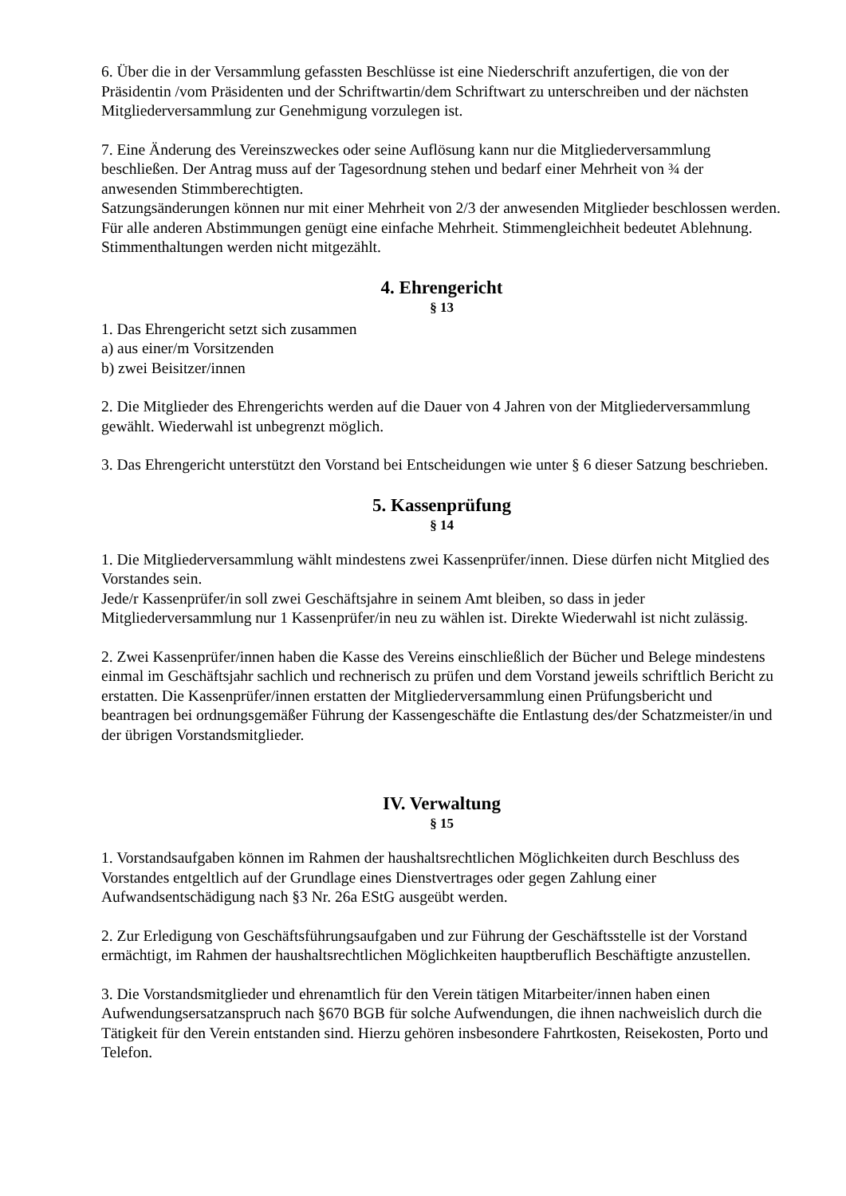6. Über die in der Versammlung gefassten Beschlüsse ist eine Niederschrift anzufertigen, die von der Präsidentin /vom Präsidenten und der Schriftwartin/dem Schriftwart zu unterschreiben und der nächsten Mitgliederversammlung zur Genehmigung vorzulegen ist.
7. Eine Änderung des Vereinszweckes oder seine Auflösung kann nur die Mitgliederversammlung beschließen. Der Antrag muss auf der Tagesordnung stehen und bedarf einer Mehrheit von ¾ der anwesenden Stimmberechtigten.
Satzungsänderungen können nur mit einer Mehrheit von 2/3 der anwesenden Mitglieder beschlossen werden.
Für alle anderen Abstimmungen genügt eine einfache Mehrheit. Stimmengleichheit bedeutet Ablehnung. Stimmenthaltungen werden nicht mitgezählt.
4. Ehrengericht
§ 13
1. Das Ehrengericht setzt sich zusammen
a) aus einer/m Vorsitzenden
b) zwei Beisitzer/innen
2. Die Mitglieder des Ehrengerichts werden auf die Dauer von 4 Jahren von der Mitgliederversammlung gewählt. Wiederwahl ist unbegrenzt möglich.
3. Das Ehrengericht unterstützt den Vorstand bei Entscheidungen wie unter § 6 dieser Satzung beschrieben.
5. Kassenprüfung
§ 14
1. Die Mitgliederversammlung wählt mindestens zwei Kassenprüfer/innen. Diese dürfen nicht Mitglied des Vorstandes sein.
Jede/r Kassenprüfer/in soll zwei Geschäftsjahre in seinem Amt bleiben, so dass in jeder Mitgliederversammlung nur 1 Kassenprüfer/in neu zu wählen ist. Direkte Wiederwahl ist nicht zulässig.
2. Zwei Kassenprüfer/innen haben die Kasse des Vereins einschließlich der Bücher und Belege mindestens einmal im Geschäftsjahr sachlich und rechnerisch zu prüfen und dem Vorstand jeweils schriftlich Bericht zu erstatten. Die Kassenprüfer/innen erstatten der Mitgliederversammlung einen Prüfungsbericht und beantragen bei ordnungsgemäßer Führung der Kassengeschäfte die Entlastung des/der Schatzmeister/in und der übrigen Vorstandsmitglieder.
IV. Verwaltung
§ 15
1. Vorstandsaufgaben können im Rahmen der haushaltsrechtlichen Möglichkeiten durch Beschluss des Vorstandes entgeltlich auf der Grundlage eines Dienstvertrages oder gegen Zahlung einer Aufwandsentschädigung nach §3 Nr. 26a EStG ausgeübt werden.
2. Zur Erledigung von Geschäftsführungsaufgaben und zur Führung der Geschäftsstelle ist der Vorstand ermächtigt, im Rahmen der haushaltsrechtlichen Möglichkeiten hauptberuflich Beschäftigte anzustellen.
3. Die Vorstandsmitglieder und ehrenamtlich für den Verein tätigen Mitarbeiter/innen haben einen Aufwendungsersatzanspruch nach §670 BGB für solche Aufwendungen, die ihnen nachweislich durch die Tätigkeit für den Verein entstanden sind. Hierzu gehören insbesondere Fahrtkosten, Reisekosten, Porto und Telefon.